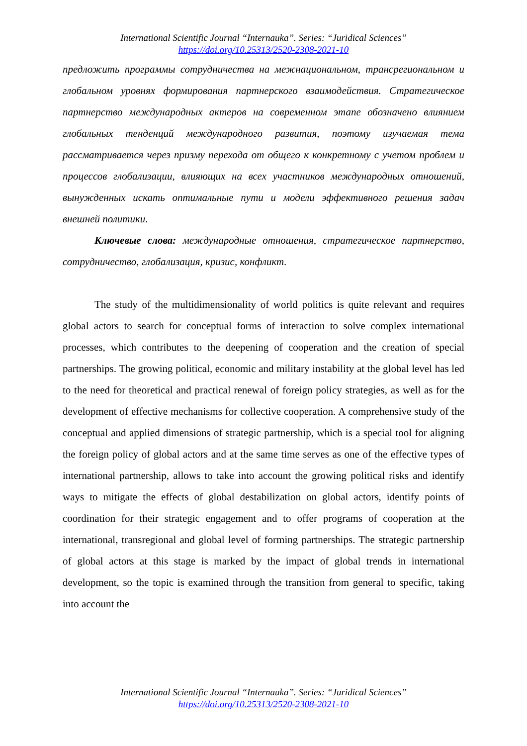International Scientific Journal “Internauka”. Series: “Juridical Sciences”
https://doi.org/10.25313/2520-2308-2021-10
предложить программы сотрудничества на межнациональном, трансрегиональном и глобальном уровнях формирования партнерского взаимодействия. Стратегическое партнерство международных актеров на современном этапе обозначено влиянием глобальных тенденций международного развития, поэтому изучаемая тема рассматривается через призму перехода от общего к конкретному с учетом проблем и процессов глобализации, влияющих на всех участников международных отношений, вынужденных искать оптимальные пути и модели эффективного решения задач внешней политики.
Ключевые слова: международные отношения, стратегическое партнерство, сотрудничество, глобализация, кризис, конфликт.
The study of the multidimensionality of world politics is quite relevant and requires global actors to search for conceptual forms of interaction to solve complex international processes, which contributes to the deepening of cooperation and the creation of special partnerships. The growing political, economic and military instability at the global level has led to the need for theoretical and practical renewal of foreign policy strategies, as well as for the development of effective mechanisms for collective cooperation. A comprehensive study of the conceptual and applied dimensions of strategic partnership, which is a special tool for aligning the foreign policy of global actors and at the same time serves as one of the effective types of international partnership, allows to take into account the growing political risks and identify ways to mitigate the effects of global destabilization on global actors, identify points of coordination for their strategic engagement and to offer programs of cooperation at the international, transregional and global level of forming partnerships. The strategic partnership of global actors at this stage is marked by the impact of global trends in international development, so the topic is examined through the transition from general to specific, taking into account the
International Scientific Journal “Internauka”. Series: “Juridical Sciences”
https://doi.org/10.25313/2520-2308-2021-10